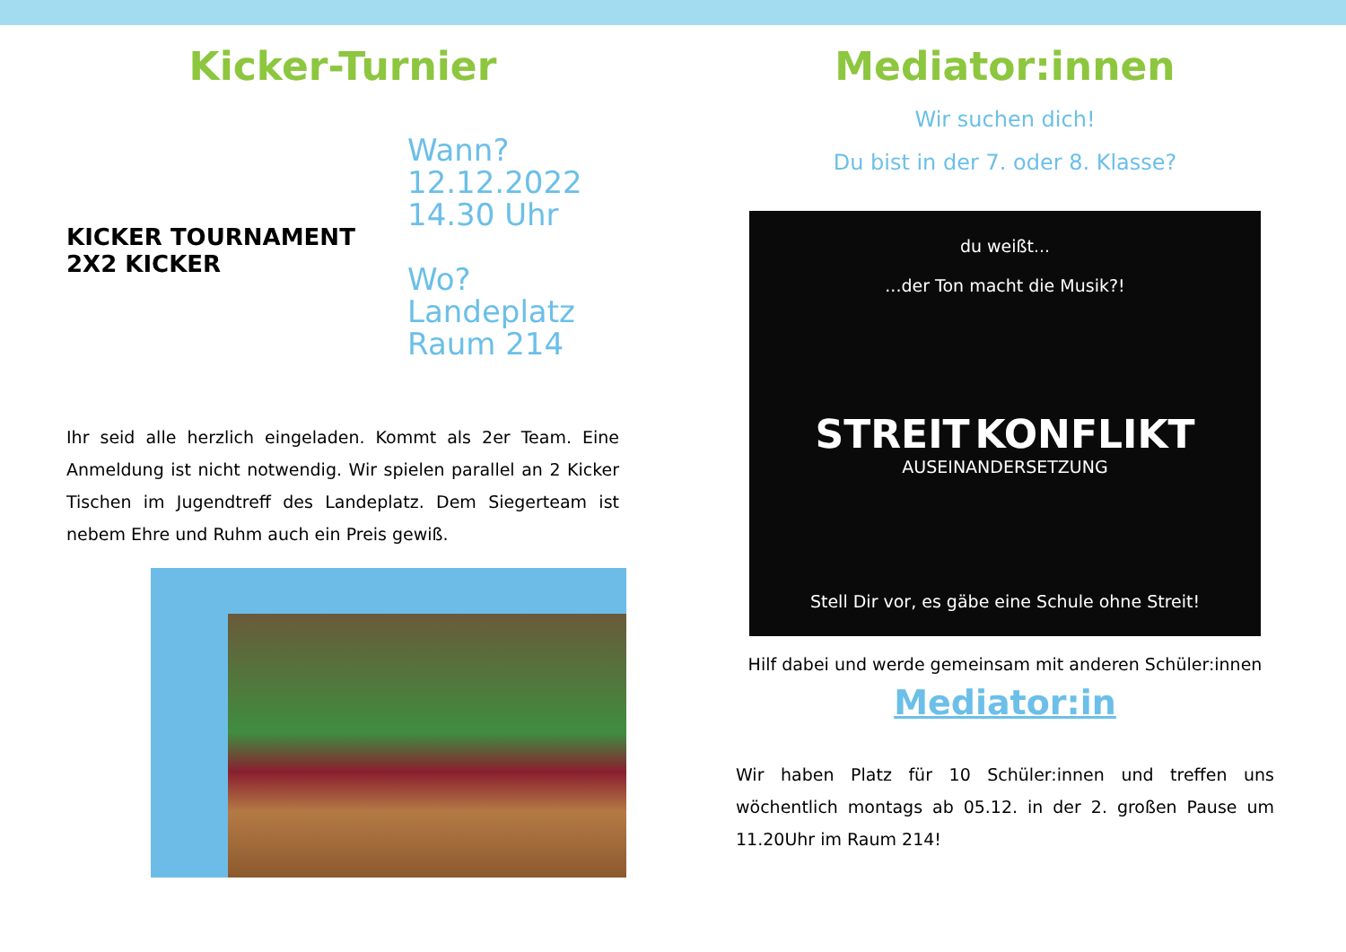Kicker-Turnier
KICKER TOURNAMENT 2X2 KICKER
Wann?
12.12.2022
14.30 Uhr
Wo?
Landeplatz
Raum 214
Ihr seid alle herzlich eingeladen. Kommt als 2er Team. Eine Anmeldung ist nicht notwendig. Wir spielen parallel an 2 Kicker Tischen im Jugendtreff des Landeplatz. Dem Siegerteam ist nebem Ehre und Ruhm auch ein Preis gewiß.
Mediator:innen
Wir suchen dich!
Du bist in der 7. oder 8. Klasse?
du weißt...
...der Ton macht die Musik?!
STREIT KONFLIKT AUSEINANDERSETZUNG
Stell Dir vor, es gäbe eine Schule ohne Streit!
Hilf dabei und werde gemeinsam mit anderen Schüler:innen
Mediator:in
Wir haben Platz für 10 Schüler:innen und treffen uns wöchentlich montags ab 05.12. in der 2. großen Pause um 11.20Uhr im Raum 214!